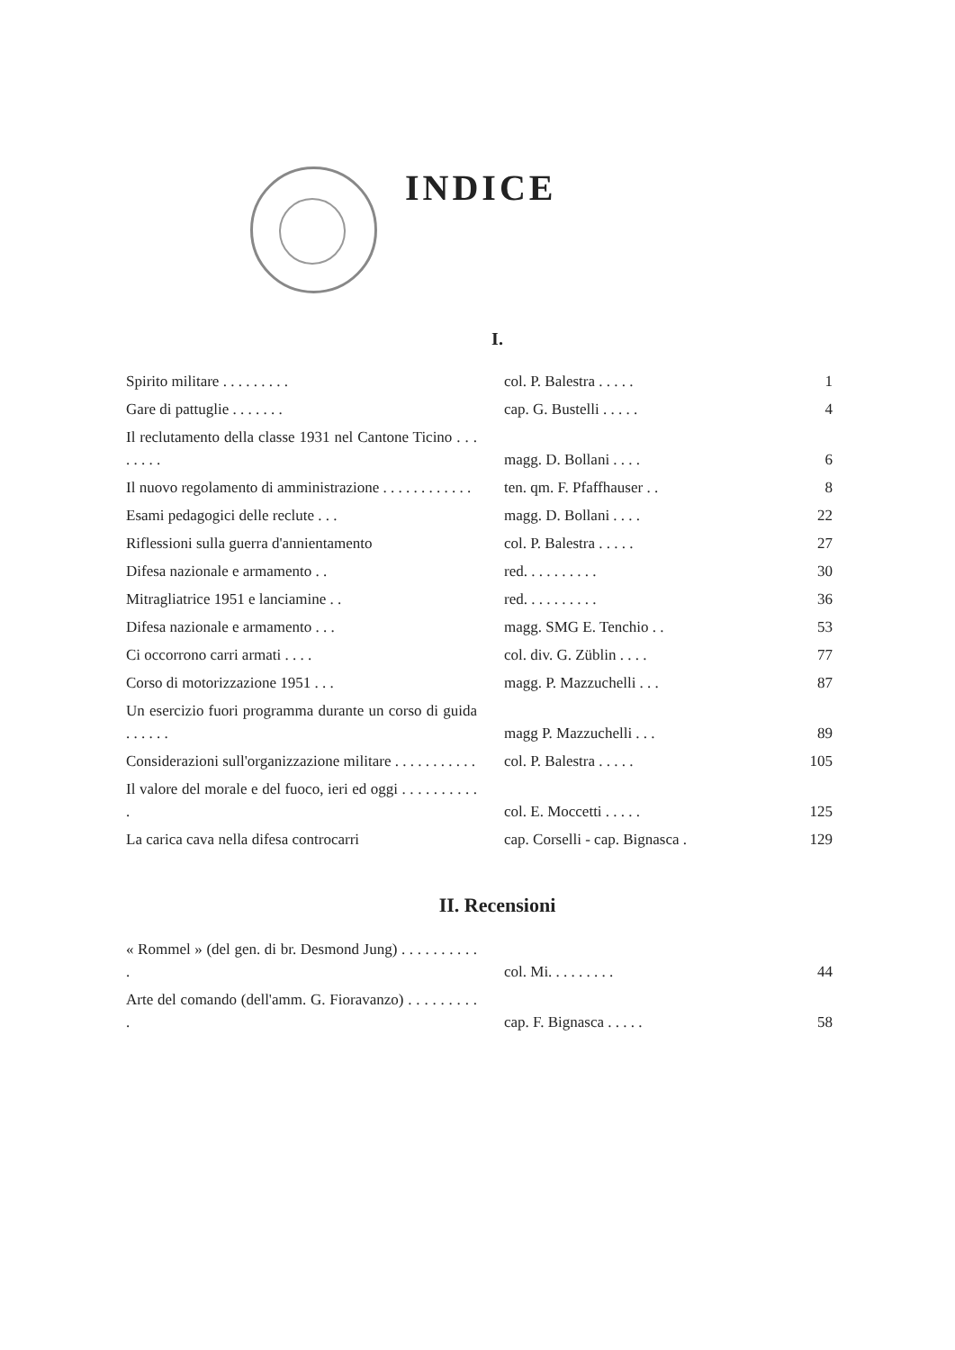INDICE
I.
| Spirito militare . . . . . . . . . | col. P. Balestra . . . . . | 1 |
| Gare di pattuglie . . . . . . . | cap. G. Bustelli . . . . . | 4 |
| Il reclutamento della classe 1931 nel Cantone Ticino . . . . . . . . | magg. D. Bollani . . . . | 6 |
| Il nuovo regolamento di amministrazione . . . . . . . . . . . . | ten. qm. F. Pfaffhauser . . | 8 |
| Esami pedagogici delle reclute . . . | magg. D. Bollani . . . . | 22 |
| Riflessioni sulla guerra d'annientamento | col. P. Balestra . . . . . | 27 |
| Difesa nazionale e armamento . . | red. . . . . . . . . . | 30 |
| Mitragliatrice 1951 e lanciamine . . | red. . . . . . . . . . | 36 |
| Difesa nazionale e armamento . . . | magg. SMG E. Tenchio . . | 53 |
| Ci occorrono carri armati . . . . | col. div. G. Züblin . . . . | 77 |
| Corso di motorizzazione 1951 . . . | magg. P. Mazzuchelli . . . | 87 |
| Un esercizio fuori programma durante un corso di guida . . . . . . | magg P. Mazzuchelli . . . | 89 |
| Considerazioni sull'organizzazione militare . . . . . . . . . . . | col. P. Balestra . . . . . | 105 |
| Il valore del morale e del fuoco, ieri ed oggi . . . . . . . . . . . | col. E. Moccetti . . . . . | 125 |
| La carica cava nella difesa controcarri | cap. Corselli - cap. Bignasca . | 129 |
II. Recensioni
| « Rommel » (del gen. di br. Desmond Jung) . . . . . . . . . . . | col. Mi. . . . . . . . . | 44 |
| Arte del comando (dell'amm. G. Fioravanzo) . . . . . . . . . . | cap. F. Bignasca . . . . . | 58 |